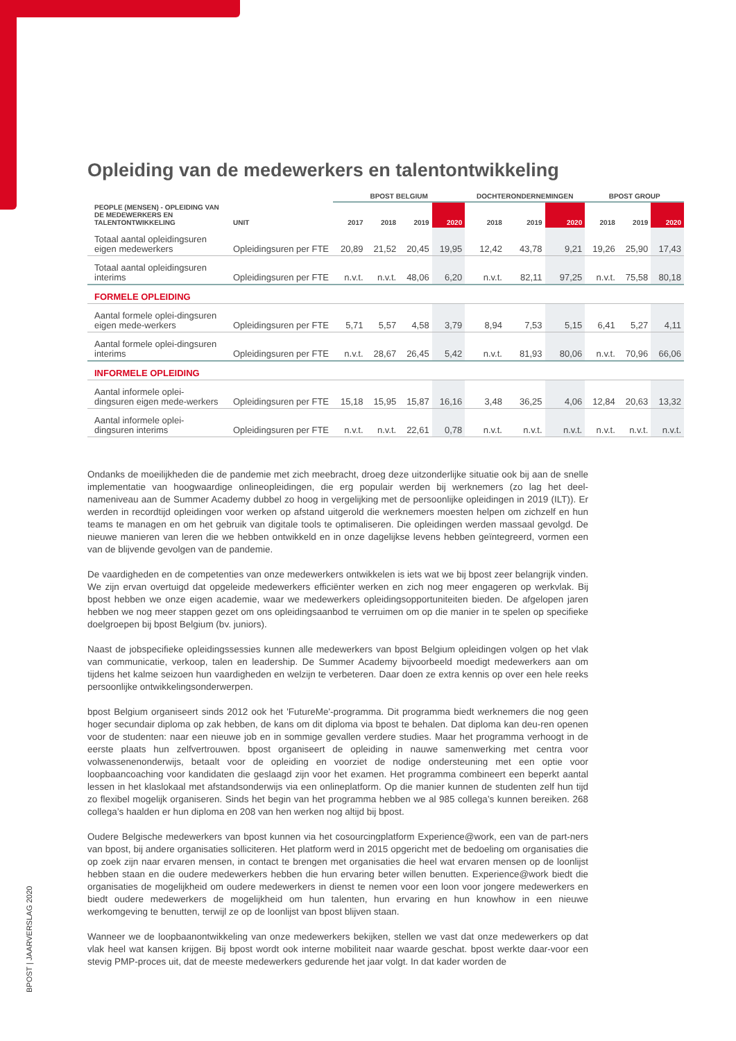BPOST | JAARVERSLAG 2020
Opleiding van de medewerkers en talentontwikkeling
| | | BPOST BELGIUM | | | | DOCHTERONDERNEMINGEN | | | BPOST GROUP | | |
| --- | --- | --- | --- | --- | --- | --- | --- | --- | --- | --- | --- |
| PEOPLE (MENSEN) - OPLEIDING VAN DE MEDEWERKERS EN TALENTONTWIKKELING | UNIT | 2017 | 2018 | 2019 | 2020 | 2018 | 2019 | 2020 | 2018 | 2019 | 2020 |
| Totaal aantal opleidingsuren eigen medewerkers | Opleidingsuren per FTE | 20,89 | 21,52 | 20,45 | 19,95 | 12,42 | 43,78 | 9,21 | 19,26 | 25,90 | 17,43 |
| Totaal aantal opleidingsuren interims | Opleidingsuren per FTE | n.v.t. | n.v.t. | 48,06 | 6,20 | n.v.t. | 82,11 | 97,25 | n.v.t. | 75,58 | 80,18 |
| FORMELE OPLEIDING | | | | | | | | | | | |
| Aantal formele oplei-dingsuren eigen mede-werkers | Opleidingsuren per FTE | 5,71 | 5,57 | 4,58 | 3,79 | 8,94 | 7,53 | 5,15 | 6,41 | 5,27 | 4,11 |
| Aantal formele oplei-dingsuren interims | Opleidingsuren per FTE | n.v.t. | 28,67 | 26,45 | 5,42 | n.v.t. | 81,93 | 80,06 | n.v.t. | 70,96 | 66,06 |
| INFORMELE OPLEIDING | | | | | | | | | | | |
| Aantal informele oplei-dingsuren eigen mede-werkers | Opleidingsuren per FTE | 15,18 | 15,95 | 15,87 | 16,16 | 3,48 | 36,25 | 4,06 | 12,84 | 20,63 | 13,32 |
| Aantal informele oplei-dingsuren interims | Opleidingsuren per FTE | n.v.t. | n.v.t. | 22,61 | 0,78 | n.v.t. | n.v.t. | n.v.t. | n.v.t. | n.v.t. | n.v.t. |
Ondanks de moeilijkheden die de pandemie met zich meebracht, droeg deze uitzonderlijke situatie ook bij aan de snelle implementatie van hoogwaardige onlineopleidingen, die erg populair werden bij werknemers (zo lag het deel-nameniveau aan de Summer Academy dubbel zo hoog in vergelijking met de persoonlijke opleidingen in 2019 (ILT)). Er werden in recordtijd opleidingen voor werken op afstand uitgerold die werknemers moesten helpen om zichzelf en hun teams te managen en om het gebruik van digitale tools te optimaliseren. Die opleidingen werden massaal gevolgd. De nieuwe manieren van leren die we hebben ontwikkeld en in onze dagelijkse levens hebben geïntegreerd, vormen een van de blijvende gevolgen van de pandemie.
De vaardigheden en de competenties van onze medewerkers ontwikkelen is iets wat we bij bpost zeer belangrijk vinden. We zijn ervan overtuigd dat opgeleide medewerkers efficiënter werken en zich nog meer engageren op werkvlak. Bij bpost hebben we onze eigen academie, waar we medewerkers opleidingsopportuniteiten bieden. De afgelopen jaren hebben we nog meer stappen gezet om ons opleidingsaanbod te verruimen om op die manier in te spelen op specifieke doelgroepen bij bpost Belgium (bv. juniors).
Naast de jobspecifieke opleidingssessies kunnen alle medewerkers van bpost Belgium opleidingen volgen op het vlak van communicatie, verkoop, talen en leadership. De Summer Academy bijvoorbeeld moedigt medewerkers aan om tijdens het kalme seizoen hun vaardigheden en welzijn te verbeteren. Daar doen ze extra kennis op over een hele reeks persoonlijke ontwikkelingsonderwerpen.
bpost Belgium organiseert sinds 2012 ook het 'FutureMe'-programma. Dit programma biedt werknemers die nog geen hoger secundair diploma op zak hebben, de kans om dit diploma via bpost te behalen. Dat diploma kan deu-ren openen voor de studenten: naar een nieuwe job en in sommige gevallen verdere studies. Maar het programma verhoogt in de eerste plaats hun zelfvertrouwen. bpost organiseert de opleiding in nauwe samenwerking met centra voor volwassenenonderwijs, betaalt voor de opleiding en voorziet de nodige ondersteuning met een optie voor loopbaancoaching voor kandidaten die geslaagd zijn voor het examen. Het programma combineert een beperkt aantal lessen in het klaslokaal met afstandsonderwijs via een onlineplatform. Op die manier kunnen de studenten zelf hun tijd zo flexibel mogelijk organiseren. Sinds het begin van het programma hebben we al 985 collega’s kunnen bereiken. 268 collega’s haalden er hun diploma en 208 van hen werken nog altijd bij bpost.
Oudere Belgische medewerkers van bpost kunnen via het cosourcingplatform Experience@work, een van de part-ners van bpost, bij andere organisaties solliciteren. Het platform werd in 2015 opgericht met de bedoeling om organisaties die op zoek zijn naar ervaren mensen, in contact te brengen met organisaties die heel wat ervaren mensen op de loonlijst hebben staan en die oudere medewerkers hebben die hun ervaring beter willen benutten. Experience@work biedt die organisaties de mogelijkheid om oudere medewerkers in dienst te nemen voor een loon voor jongere medewerkers en biedt oudere medewerkers de mogelijkheid om hun talenten, hun ervaring en hun knowhow in een nieuwe werkomgeving te benutten, terwijl ze op de loonlijst van bpost blijven staan.
Wanneer we de loopbaanontwikkeling van onze medewerkers bekijken, stellen we vast dat onze medewerkers op dat vlak heel wat kansen krijgen. Bij bpost wordt ook interne mobiliteit naar waarde geschat. bpost werkte daar-voor een stevig PMP-proces uit, dat de meeste medewerkers gedurende het jaar volgt. In dat kader worden de